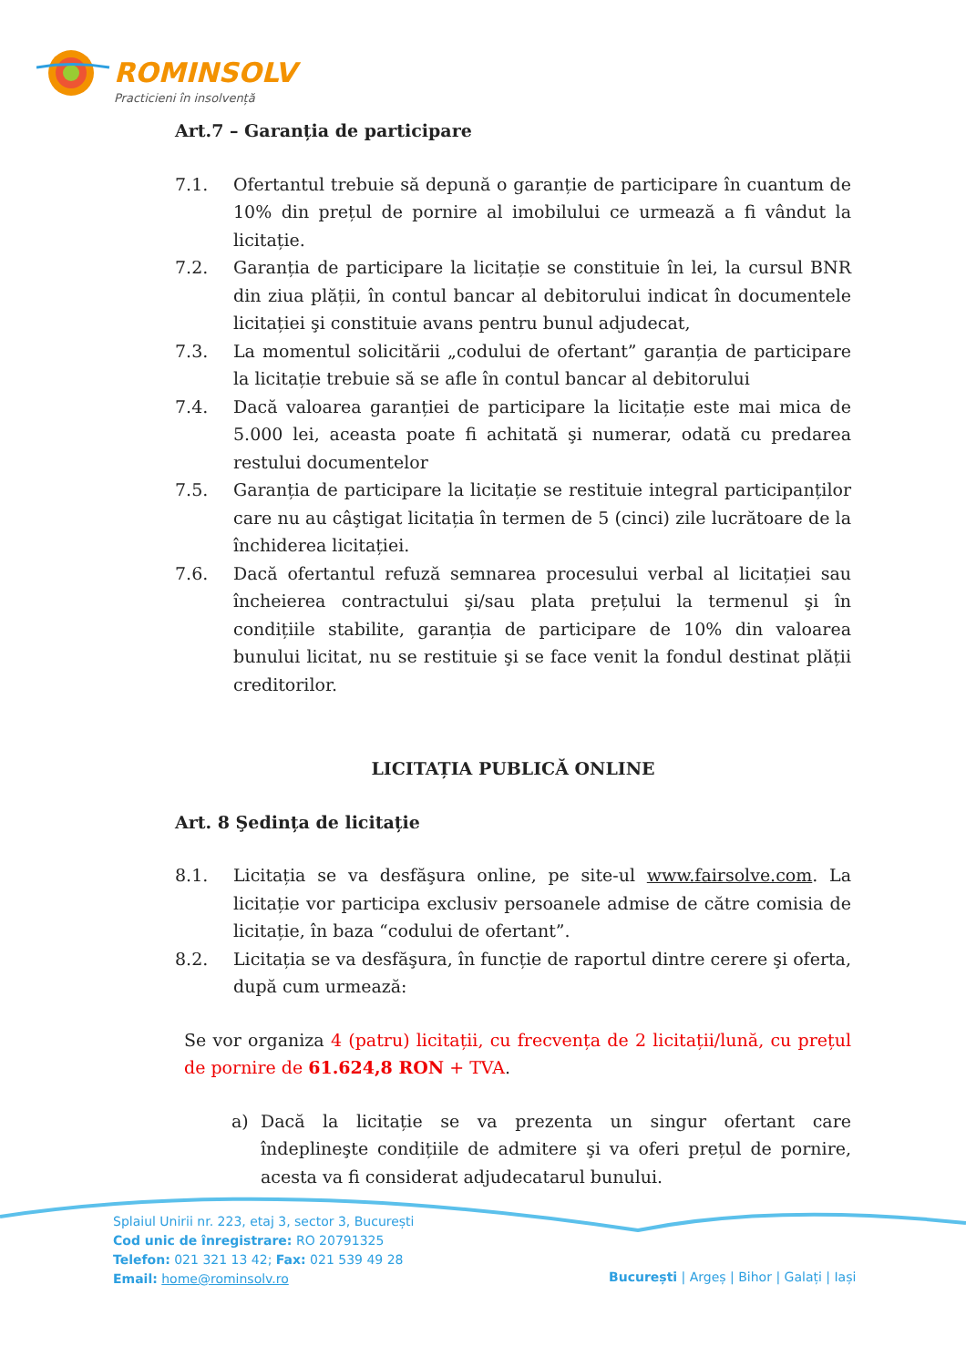ROMINSOLV
Practicieni în insolvență
Art.7 – Garanția de participare
7.1. Ofertantul trebuie să depună o garanție de participare în cuantum de 10% din prețul de pornire al imobilului ce urmează a fi vândut la licitație.
7.2. Garanția de participare la licitație se constituie în lei, la cursul BNR din ziua plății, în contul bancar al debitorului indicat în documentele licitației şi constituie avans pentru bunul adjudecat,
7.3. La momentul solicitării „codului de ofertant” garanția de participare la licitație trebuie să se afle în contul bancar al debitorului
7.4. Dacă valoarea garanției de participare la licitație este mai mica de 5.000 lei, aceasta poate fi achitată şi numerar, odată cu predarea restului documentelor
7.5. Garanția de participare la licitație se restituie integral participanților care nu au câştigat licitația în termen de 5 (cinci) zile lucrătoare de la închiderea licitației.
7.6. Dacă ofertantul refuză semnarea procesului verbal al licitației sau încheierea contractului şi/sau plata prețului la termenul şi în condițiile stabilite, garanția de participare de 10% din valoarea bunului licitat, nu se restituie şi se face venit la fondul destinat plății creditorilor.
LICITAȚIA PUBLICĂ ONLINE
Art. 8 Şedința de licitație
8.1. Licitația se va desfăşura online, pe site-ul www.fairsolve.com. La licitație vor participa exclusiv persoanele admise de către comisia de licitație, în baza “codului de ofertant”.
8.2. Licitația se va desfăşura, în funcție de raportul dintre cerere şi oferta, după cum urmează:
Se vor organiza 4 (patru) licitații, cu frecvența de 2 licitații/lună, cu prețul de pornire de 61.624,8 RON + TVA.
a) Dacă la licitație se va prezenta un singur ofertant care îndeplineşte condițiile de admitere şi va oferi prețul de pornire, acesta va fi considerat adjudecatarul bunului.
Splaiul Unirii nr. 223, etaj 3, sector 3, București
Cod unic de înregistrare: RO 20791325
Telefon: 021 321 13 42; Fax: 021 539 49 28
Email: home@rominsolv.ro
București | Argeș | Bihor | Galați | Iași